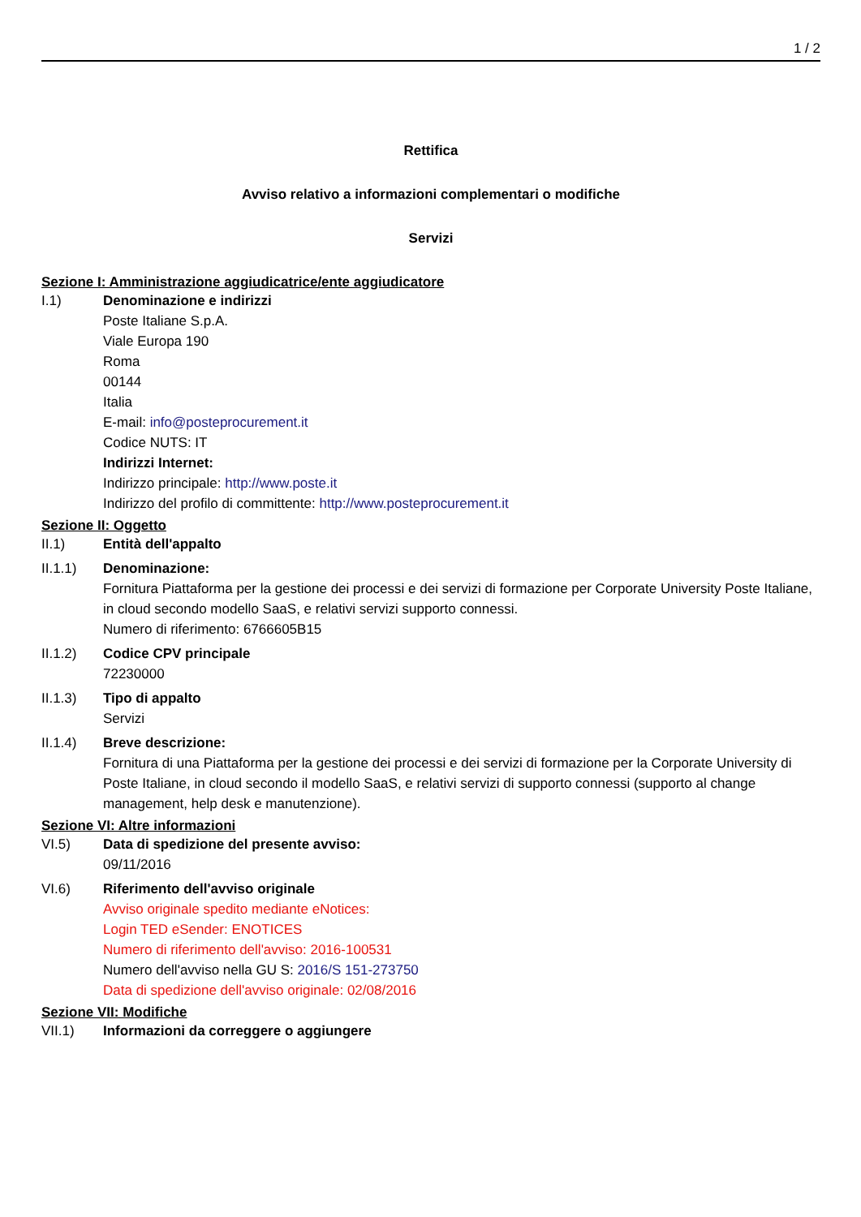1 / 2
Rettifica
Avviso relativo a informazioni complementari o modifiche
Servizi
Sezione I: Amministrazione aggiudicatrice/ente aggiudicatore
I.1) Denominazione e indirizzi
Poste Italiane S.p.A.
Viale Europa 190
Roma
00144
Italia
E-mail: info@posteprocurement.it
Codice NUTS: IT
Indirizzi Internet:
Indirizzo principale: http://www.poste.it
Indirizzo del profilo di committente: http://www.posteprocurement.it
Sezione II: Oggetto
II.1) Entità dell'appalto
II.1.1) Denominazione:
Fornitura Piattaforma per la gestione dei processi e dei servizi di formazione per Corporate University Poste Italiane, in cloud secondo modello SaaS, e relativi servizi supporto connessi.
Numero di riferimento: 6766605B15
II.1.2) Codice CPV principale
72230000
II.1.3) Tipo di appalto
Servizi
II.1.4) Breve descrizione:
Fornitura di una Piattaforma per la gestione dei processi e dei servizi di formazione per la Corporate University di Poste Italiane, in cloud secondo il modello SaaS, e relativi servizi di supporto connessi (supporto al change management, help desk e manutenzione).
Sezione VI: Altre informazioni
VI.5) Data di spedizione del presente avviso:
09/11/2016
VI.6) Riferimento dell'avviso originale
Avviso originale spedito mediante eNotices:
Login TED eSender: ENOTICES
Numero di riferimento dell'avviso: 2016-100531
Numero dell'avviso nella GU S: 2016/S 151-273750
Data di spedizione dell'avviso originale: 02/08/2016
Sezione VII: Modifiche
VII.1) Informazioni da correggere o aggiungere